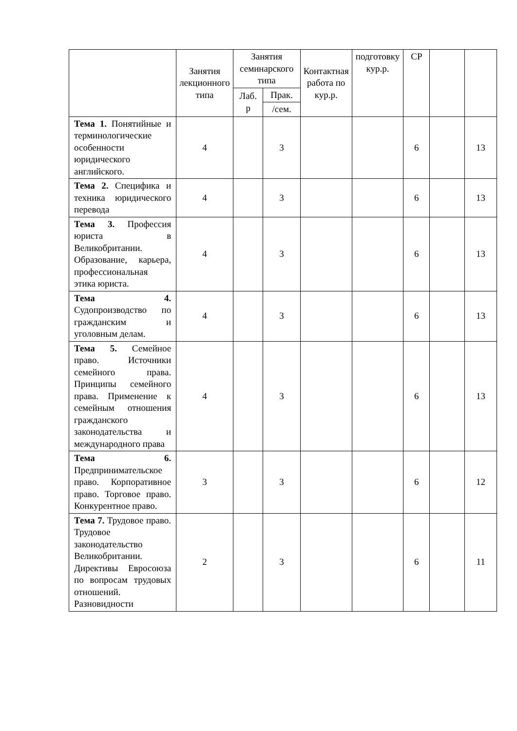| | Занятия лекционного типа | Занятия семинарского типа | | Контактная работа по кур.р. | подготовку кур.р. | СР | | |
| --- | --- | --- | --- | --- | --- | --- | --- | --- |
| | | Лаб. р | Прак. | | | | | |
| | | | /сем. | | | | | |
| Тема 1. Понятийные и терминологические особенности юридического английского. | 4 | | 3 | | | 6 | | 13 |
| Тема 2. Специфика и техника юридического перевода | 4 | | 3 | | | 6 | | 13 |
| Тема 3. Профессия юриста в Великобритании. Образование, карьера, профессиональная этика юриста. | 4 | | 3 | | | 6 | | 13 |
| Тема 4. Судопроизводство по гражданским и уголовным делам. | 4 | | 3 | | | 6 | | 13 |
| Тема 5. Семейное право. Источники семейного права. Принципы семейного права. Применение к семейным отношения гражданского законодательства и международного права | 4 | | 3 | | | 6 | | 13 |
| Тема 6. Предпринимательское право. Корпоративное право. Торговое право. Конкурентное право. | 3 | | 3 | | | 6 | | 12 |
| Тема 7. Трудовое право. Трудовое законодательство Великобритании. Директивы Евросоюза по вопросам трудовых отношений. Разновидности | 2 | | 3 | | | 6 | | 11 |